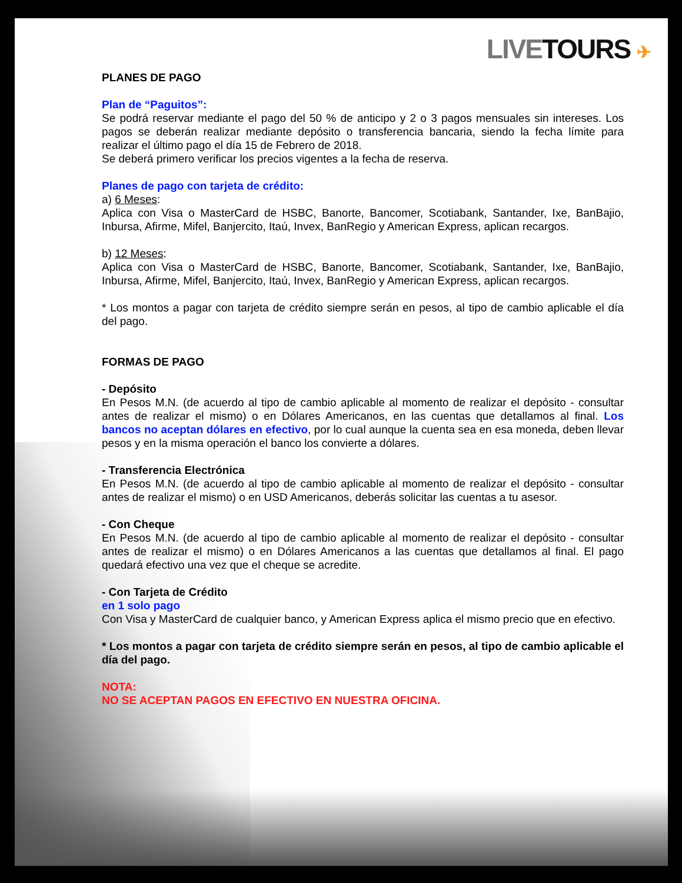LIVE TOURS ✈
PLANES DE PAGO
Plan de “Paguitos”:
Se podrá reservar mediante el pago del 50 % de anticipo y 2 o 3 pagos mensuales sin intereses. Los pagos se deberán realizar mediante depósito o transferencia bancaria, siendo la fecha límite para realizar el último pago el día 15 de Febrero de 2018.
Se deberá primero verificar los precios vigentes a la fecha de reserva.
Planes de pago con tarjeta de crédito:
a) 6 Meses:
Aplica con Visa o MasterCard de HSBC, Banorte, Bancomer, Scotiabank, Santander, Ixe, BanBajio, Inbursa, Afirme, Mifel, Banjercito, Itaú, Invex, BanRegio y American Express, aplican recargos.
b) 12 Meses:
Aplica con Visa o MasterCard de HSBC, Banorte, Bancomer, Scotiabank, Santander, Ixe, BanBajio, Inbursa, Afirme, Mifel, Banjercito, Itaú, Invex, BanRegio y American Express, aplican recargos.
* Los montos a pagar con tarjeta de crédito siempre serán en pesos, al tipo de cambio aplicable el día del pago.
FORMAS DE PAGO
- Depósito
En Pesos M.N. (de acuerdo al tipo de cambio aplicable al momento de realizar el depósito - consultar antes de realizar el mismo) o en Dólares Americanos, en las cuentas que detallamos al final. Los bancos no aceptan dólares en efectivo, por lo cual aunque la cuenta sea en esa moneda, deben llevar pesos y en la misma operación el banco los convierte a dólares.
- Transferencia Electrónica
En Pesos M.N. (de acuerdo al tipo de cambio aplicable al momento de realizar el depósito - consultar antes de realizar el mismo) o en USD Americanos, deberás solicitar las cuentas a tu asesor.
- Con Cheque
En Pesos M.N. (de acuerdo al tipo de cambio aplicable al momento de realizar el depósito - consultar antes de realizar el mismo) o en Dólares Americanos a las cuentas que detallamos al final. El pago quedará efectivo una vez que el cheque se acredite.
- Con Tarjeta de Crédito
en 1 solo pago
Con Visa y MasterCard de cualquier banco, y American Express aplica el mismo precio que en efectivo.
* Los montos a pagar con tarjeta de crédito siempre serán en pesos, al tipo de cambio aplicable el día del pago.
NOTA:
NO SE ACEPTAN PAGOS EN EFECTIVO EN NUESTRA OFICINA.